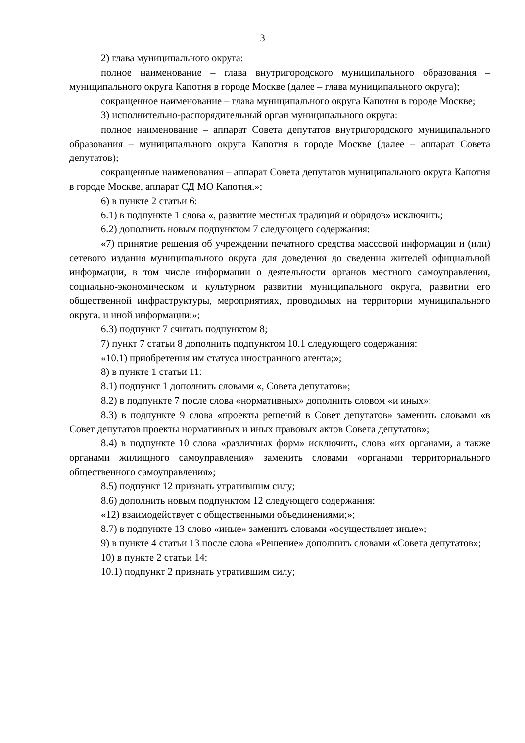3
2) глава муниципального округа:
полное наименование – глава внутригородского муниципального образования – муниципального округа Капотня в городе Москве (далее – глава муниципального округа);
сокращенное наименование – глава муниципального округа Капотня в городе Москве;
3) исполнительно-распорядительный орган муниципального округа:
полное наименование – аппарат Совета депутатов внутригородского муниципального образования – муниципального округа Капотня в городе Москве (далее – аппарат Совета депутатов);
сокращенные наименования – аппарат Совета депутатов муниципального округа Капотня в городе Москве, аппарат СД МО Капотня.»;
6) в пункте 2 статьи 6:
6.1) в подпункте 1 слова «, развитие местных традиций и обрядов» исключить;
6.2) дополнить новым подпунктом 7 следующего содержания:
«7) принятие решения об учреждении печатного средства массовой информации и (или) сетевого издания муниципального округа для доведения до сведения жителей официальной информации, в том числе информации о деятельности органов местного самоуправления, социально-экономическом и культурном развитии муниципального округа, развитии его общественной инфраструктуры, мероприятиях, проводимых на территории муниципального округа, и иной информации;»;
6.3) подпункт 7 считать подпунктом 8;
7) пункт 7 статьи 8 дополнить подпунктом 10.1 следующего содержания:
«10.1) приобретения им статуса иностранного агента;»;
8) в пункте 1 статьи 11:
8.1) подпункт 1 дополнить словами «, Совета депутатов»;
8.2) в подпункте 7 после слова «нормативных» дополнить словом «и иных»;
8.3) в подпункте 9 слова «проекты решений в Совет депутатов» заменить словами «в Совет депутатов проекты нормативных и иных правовых актов Совета депутатов»;
8.4) в подпункте 10 слова «различных форм» исключить, слова «их органами, а также органами жилищного самоуправления» заменить словами «органами территориального общественного самоуправления»;
8.5) подпункт 12 признать утратившим силу;
8.6) дополнить новым подпунктом 12 следующего содержания:
«12) взаимодействует с общественными объединениями;»;
8.7) в подпункте 13 слово «иные» заменить словами «осуществляет иные»;
9) в пункте 4 статьи 13 после слова «Решение» дополнить словами «Совета депутатов»;
10) в пункте 2 статьи 14:
10.1) подпункт 2 признать утратившим силу;